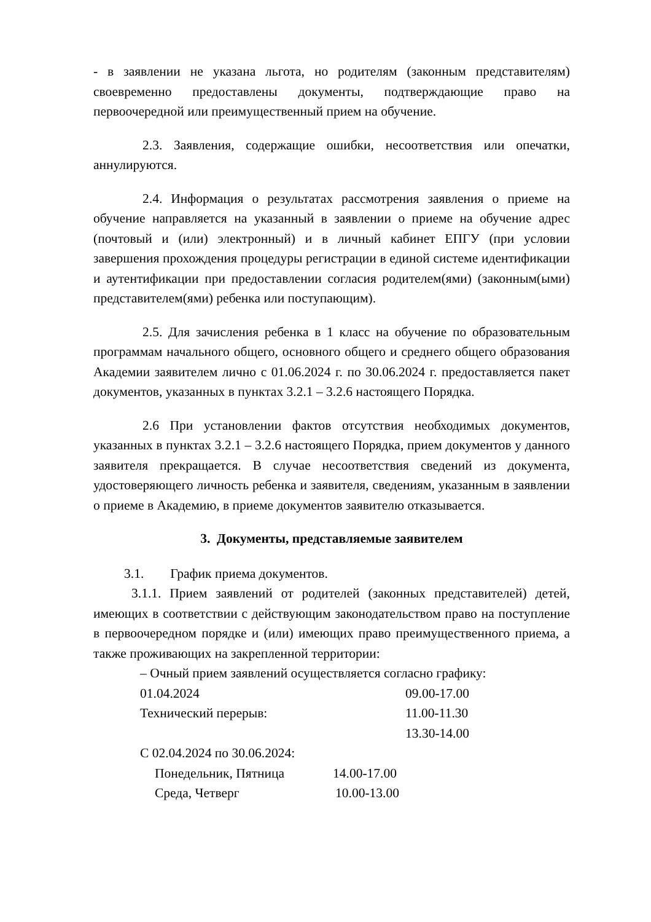- в заявлении не указана льгота, но родителям (законным представителям) своевременно предоставлены документы, подтверждающие право на первоочередной или преимущественный прием на обучение.
2.3. Заявления, содержащие ошибки, несоответствия или опечатки, аннулируются.
2.4. Информация о результатах рассмотрения заявления о приеме на обучение направляется на указанный в заявлении о приеме на обучение адрес (почтовый и (или) электронный) и в личный кабинет ЕПГУ (при условии завершения прохождения процедуры регистрации в единой системе идентификации и аутентификации при предоставлении согласия родителем(ями) (законным(ыми) представителем(ями) ребенка или поступающим).
2.5. Для зачисления ребенка в 1 класс на обучение по образовательным программам начального общего, основного общего и среднего общего образования Академии заявителем лично с 01.06.2024 г. по 30.06.2024 г. предоставляется пакет документов, указанных в пунктах 3.2.1 – 3.2.6 настоящего Порядка.
2.6 При установлении фактов отсутствия необходимых документов, указанных в пунктах 3.2.1 – 3.2.6 настоящего Порядка, прием документов у данного заявителя прекращается. В случае несоответствия сведений из документа, удостоверяющего личность ребенка и заявителя, сведениям, указанным в заявлении о приеме в Академию, в приеме документов заявителю отказывается.
3. Документы, представляемые заявителем
3.1. График приема документов.
3.1.1. Прием заявлений от родителей (законных представителей) детей, имеющих в соответствии с действующим законодательством право на поступление в первоочередном порядке и (или) имеющих право преимущественного приема, а также проживающих на закрепленной территории:
– Очный прием заявлений осуществляется согласно графику:
01.04.2024 09.00-17.00
Технический перерыв: 11.00-11.30
13.30-14.00
С 02.04.2024 по 30.06.2024:
Понедельник, Пятница 14.00-17.00
Среда, Четверг 10.00-13.00